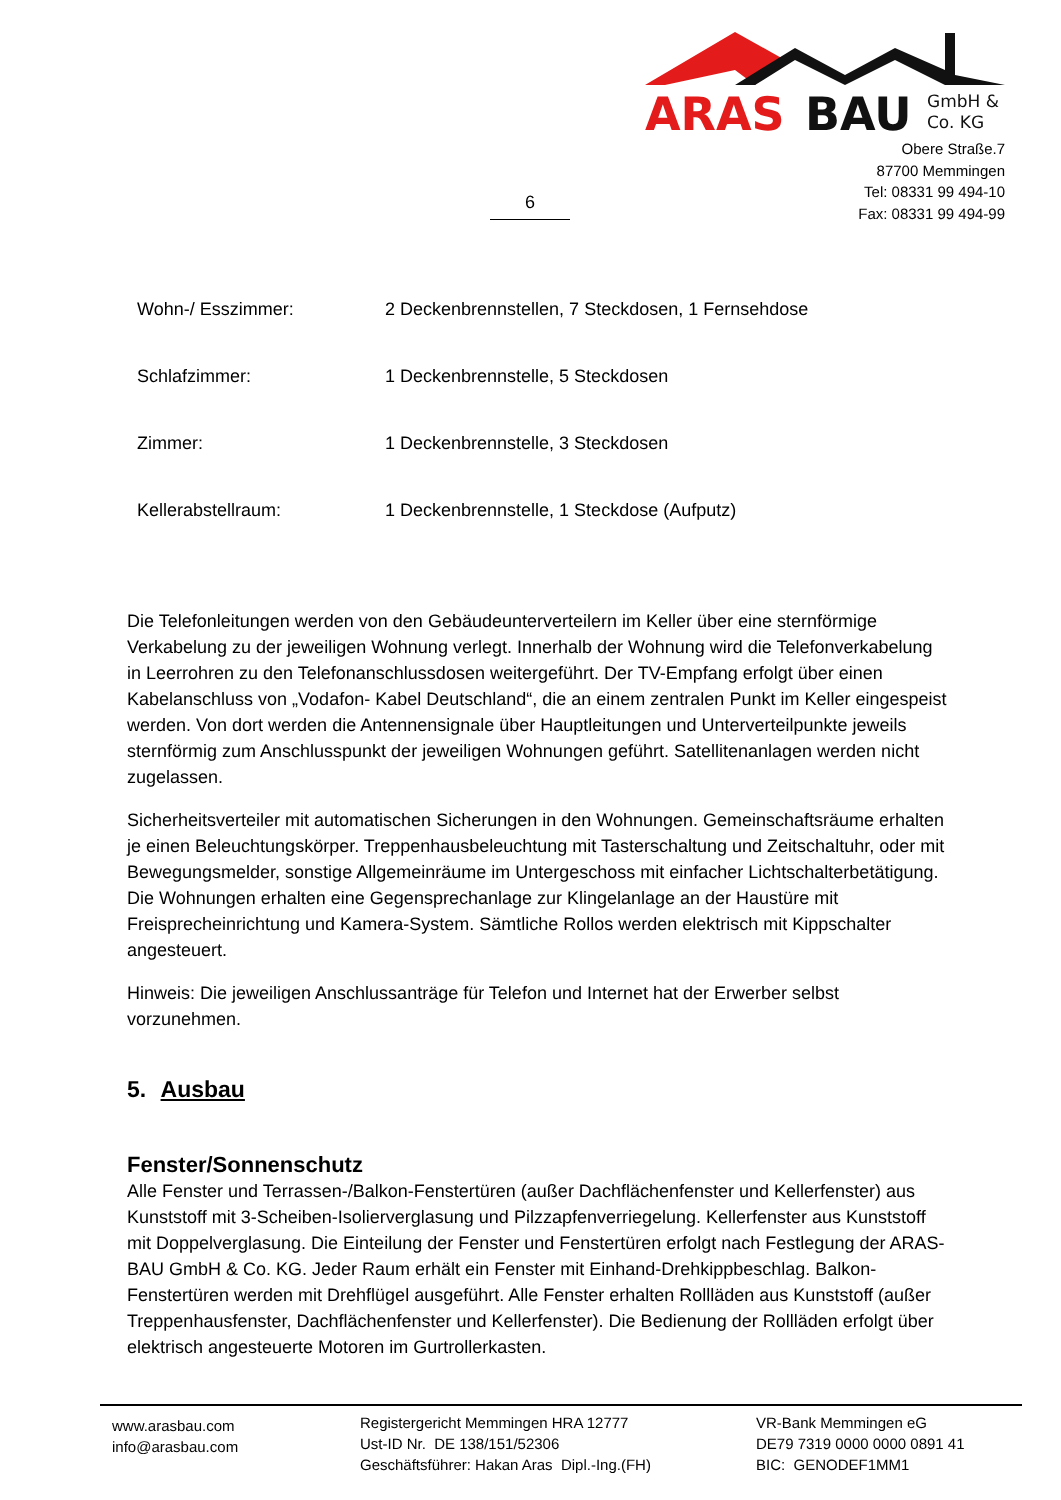ARAS
BAU
GmbH &
Co. KG
Obere Straße.7
87700 Memmingen
Tel: 08331 99 494-10
Fax: 08331 99 494-99
6
| Wohn-/ Esszimmer: | 2 Deckenbrennstellen, 7 Steckdosen, 1 Fernsehdose |
| Schlafzimmer: | 1 Deckenbrennstelle, 5 Steckdosen |
| Zimmer: | 1 Deckenbrennstelle, 3 Steckdosen |
| Kellerabstellraum: | 1 Deckenbrennstelle, 1 Steckdose (Aufputz) |
Die Telefonleitungen werden von den Gebäudeunterverteilern im Keller über eine sternförmige Verkabelung zu der jeweiligen Wohnung verlegt. Innerhalb der Wohnung wird die Telefonverkabelung in Leerrohren zu den Telefonanschlussdosen weitergeführt. Der TV-Empfang erfolgt über einen Kabelanschluss von „Vodafon- Kabel Deutschland“, die an einem zentralen Punkt im Keller eingespeist werden. Von dort werden die Antennensignale über Hauptleitungen und Unterverteilpunkte jeweils sternförmig zum Anschlusspunkt der jeweiligen Wohnungen geführt. Satellitenanlagen werden nicht zugelassen.
Sicherheitsverteiler mit automatischen Sicherungen in den Wohnungen. Gemeinschaftsräume erhalten je einen Beleuchtungskörper. Treppenhausbeleuchtung mit Tasterschaltung und Zeitschaltuhr, oder mit Bewegungsmelder, sonstige Allgemeinräume im Untergeschoss mit einfacher Lichtschalterbetätigung. Die Wohnungen erhalten eine Gegensprechanlage zur Klingelanlage an der Haustüre mit Freisprecheinrichtung und Kamera-System. Sämtliche Rollos werden elektrisch mit Kippschalter angesteuert.
Hinweis: Die jeweiligen Anschlussanträge für Telefon und Internet hat der Erwerber selbst vorzunehmen.
5. Ausbau
Fenster/Sonnenschutz
Alle Fenster und Terrassen-/Balkon-Fenstertüren (außer Dachflächenfenster und Kellerfenster) aus Kunststoff mit 3-Scheiben-Isolierverglasung und Pilzzapfenverriegelung. Kellerfenster aus Kunststoff mit Doppelverglasung. Die Einteilung der Fenster und Fenstertüren erfolgt nach Festlegung der ARAS-BAU GmbH & Co. KG. Jeder Raum erhält ein Fenster mit Einhand-Drehkippbeschlag. Balkon-Fenstertüren werden mit Drehflügel ausgeführt. Alle Fenster erhalten Rollläden aus Kunststoff (außer Treppenhausfenster, Dachflächenfenster und Kellerfenster). Die Bedienung der Rollläden erfolgt über elektrisch angesteuerte Motoren im Gurtrollerkasten.
www.arasbau.com
info@arasbau.com
Registergericht Memmingen HRA 12777
Ust-ID Nr. DE 138/151/52306
Geschäftsführer: Hakan Aras Dipl.-Ing.(FH)
VR-Bank Memmingen eG
DE79 7319 0000 0000 0891 41
BIC: GENODEF1MM1